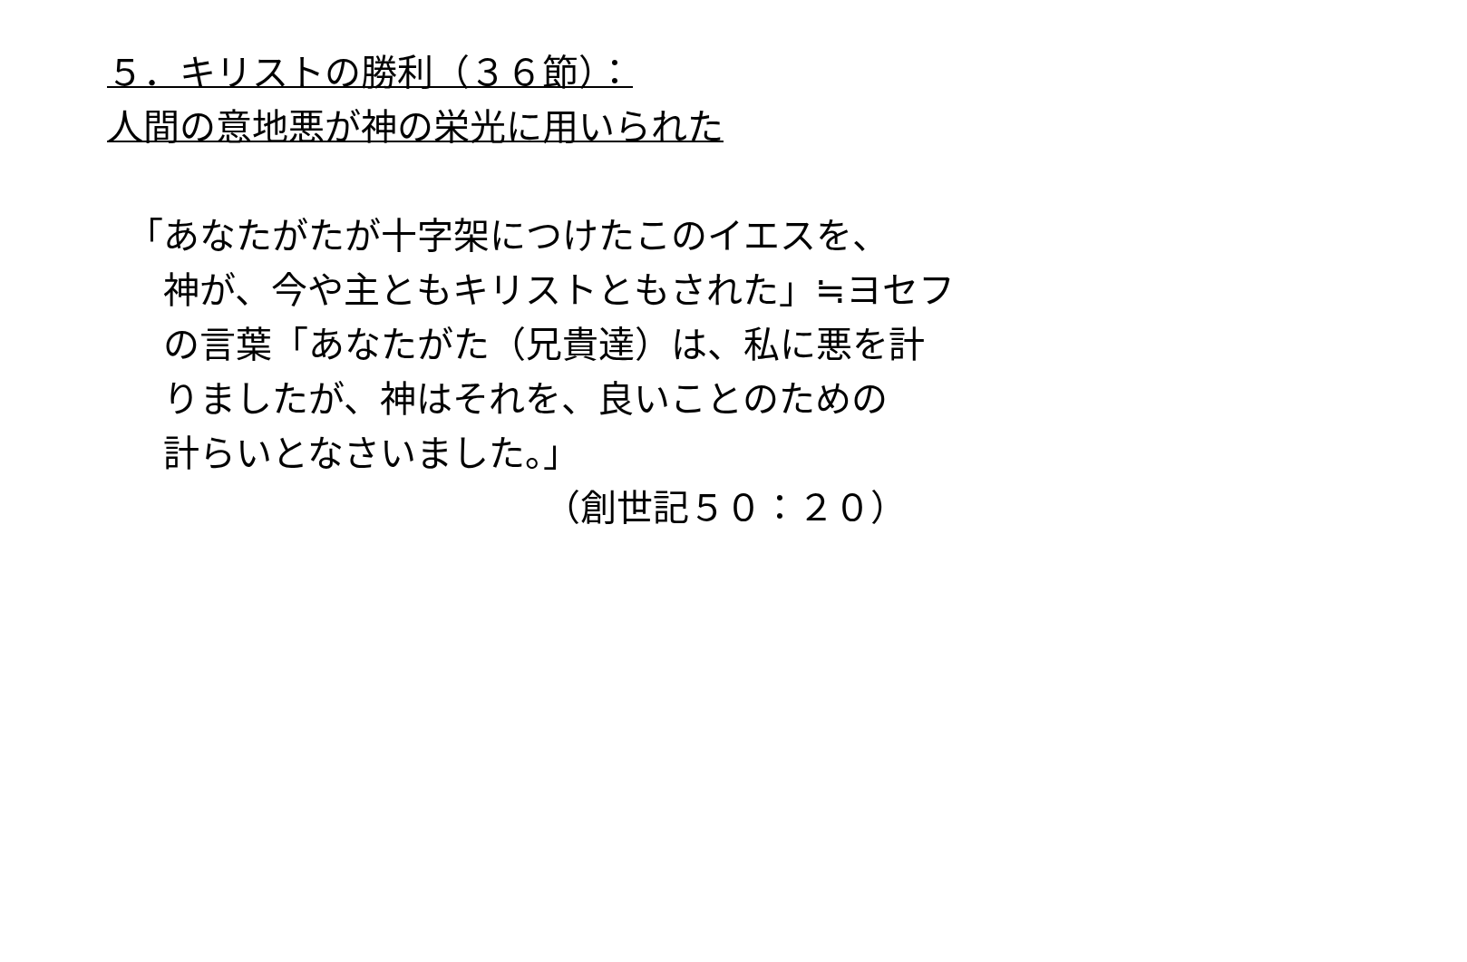５．キリストの勝利（３６節）：
人間の意地悪が神の栄光に用いられた
「あなたがたが十字架につけたこのイエスを、 　神が、今や主ともキリストともされた」≒ヨセフ 　の言葉「あなたがた（兄貴達）は、私に悪を計 　りましたが、神はそれを、良いことのための 　計らいとなさいました。」 　　　　　　　　　　　　（創世記５０：２０）